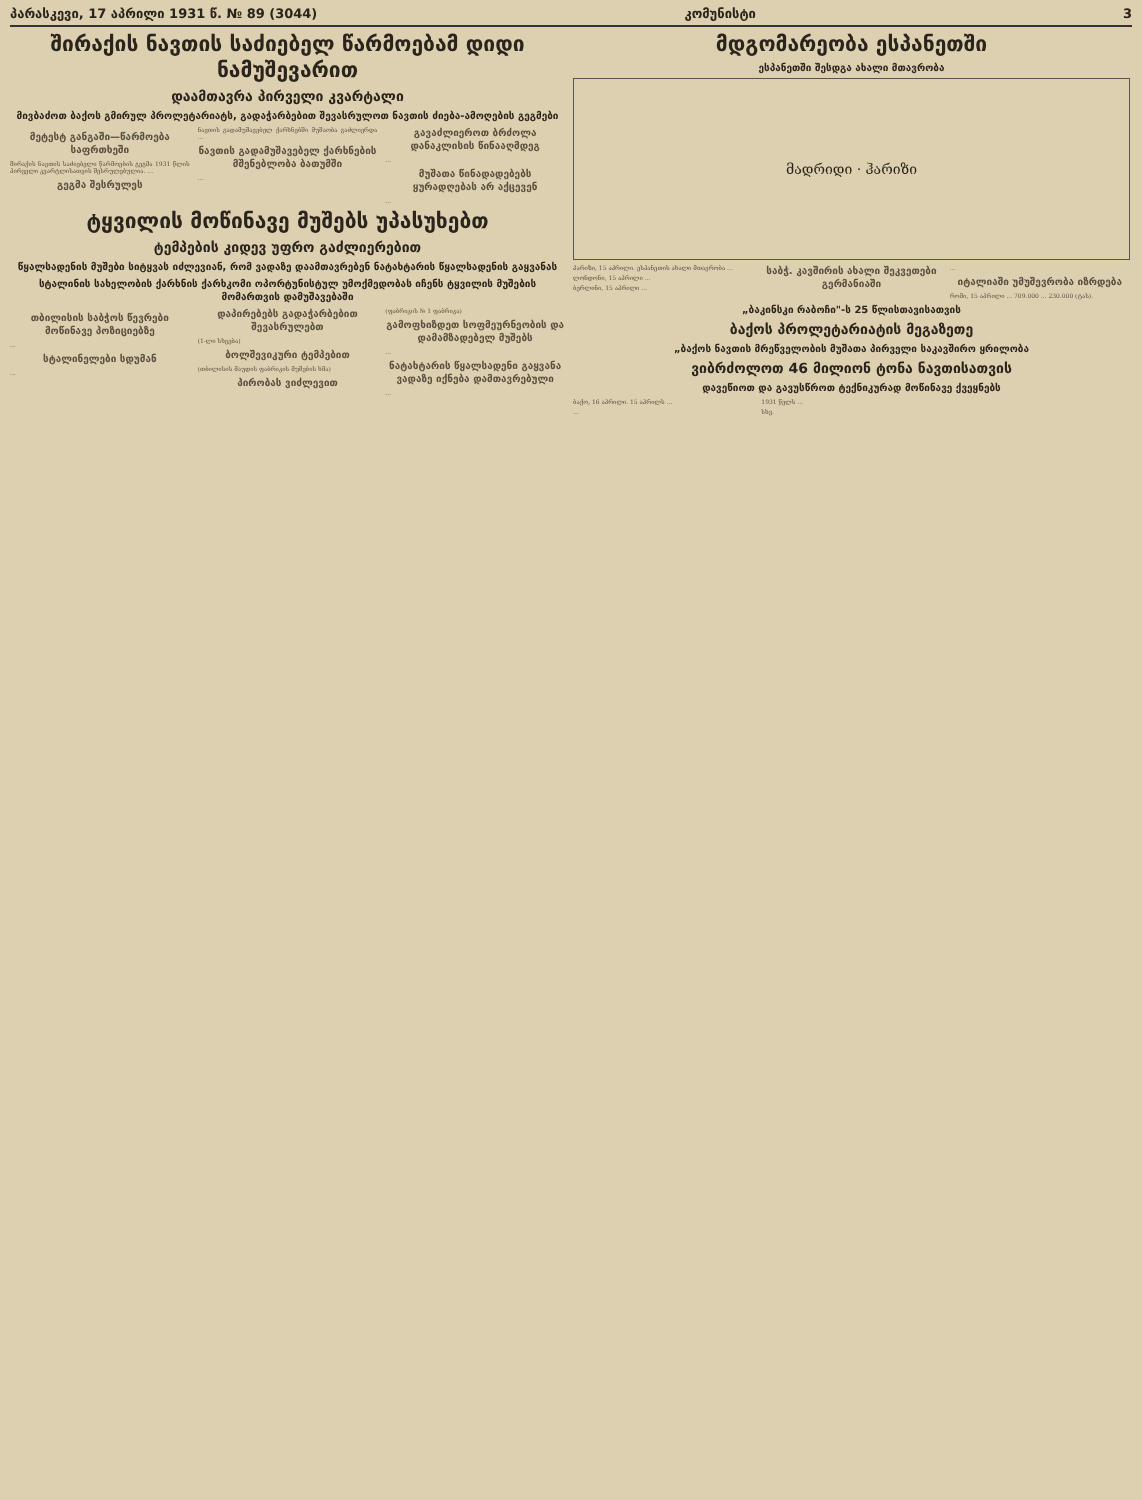პარასკევი, 17 აპრილი 1931 წ. № 89 (3044) კომუნისტი 3
შირაქის ნავთის საძიებელ წარმოებამ დიდი ნამუშევარით
დაამთავრა პირველი კვარტალი
მივბაძოთ ბაქოს გმირულ პროლეტარიატს, გადაჭარბებით შევასრულოთ ნავთის ძიება-ამოღების გეგმები
მეტესტ განგაში—წარმოება საფრთხეში
შირაქის ნავთის საძიებელი წარმოების გეგმა 1931 წლის პირველი კვარტლისათვის შესრულებულია. ...
გეგმა შესრულეს
ნავთის გადამუშავებელ ქარხნებში მუშაობა გაძლიერდა ...
ნავთის გადამუშავებელ ქარხნების მშენებლობა ბათუმში
...
გავაძლიეროთ ბრძოლა დანაკლისის წინააღმდეგ
...
მუშათა წინადადებებს ყურადღებას არ აქცევენ
...
ტყვილის მოწინავე მუშებს უპასუხებთ
ტემპების კიდევ უფრო გაძლიერებით
წყალსადენის მუშები სიტყვას იძლევიან, რომ ვადაზე დაამთავრებენ ნატახტარის წყალსადენის გაყვანას
სტალინის სახელობის ქარხნის ქარხკომი ოპორტუნისტულ უმოქმედობას იჩენს ტყვილის მუშების მომართვის დამუშავებაში
თბილისის საბჭოს წევრები მოწინავე პოზიციებზე
...
სტალინელები სდუმან
...
დაპირებებს გადაჭარბებით შევასრულებთ
(1-ლი სხვება)
ბოლშევიკური ტემპებით
(თბილისის მაუდის ფაბრიკის მუშების ხმა)
პირობას ვიძლევით
(ფაბრიკის № 1 ფაბრიკა)
გამოფხიზდეთ სოფმეურნეობის და დამამზადებელ მუშებს
...
ნატახტარის წყალსადენი გაყვანა ვადაზე იქნება დამთავრებული
...
მდგომარეობა ესპანეთში
ესპანეთში შესდგა ახალი მთავრობა
მადრიდი · ჰარიზი
პარიზი, 15 აპრილი. ესპანეთის ახალი მთავრობა ...
ლონდონი, 15 აპრილი ...
ბერლინი, 15 აპრილი ...
საბჭ. კავშირის ახალი შეკვეთები გერმანიაში
...
იტალიაში უმუშევრობა იზრდება
რომი, 15 აპრილი ... 709.000 ... 230.000 (ტას).
„ბაკინსკი რაბოჩი"-ს 25 წლისთავისათვის
ბაქოს პროლეტარიატის მეგაზეთე
„ბაქოს ნავთის მრეწველობის მუშათა პირველი საკავშირო ყრილობა
ვიბრძოლოთ 46 მილიონ ტონა ნავთისათვის
დავეწიოთ და გავუსწროთ ტექნიკურად მოწინავე ქვეყნებს
ბაქო, 16 აპრილი. 15 აპრილს ...
...
1931 წელს ...
სხვ.